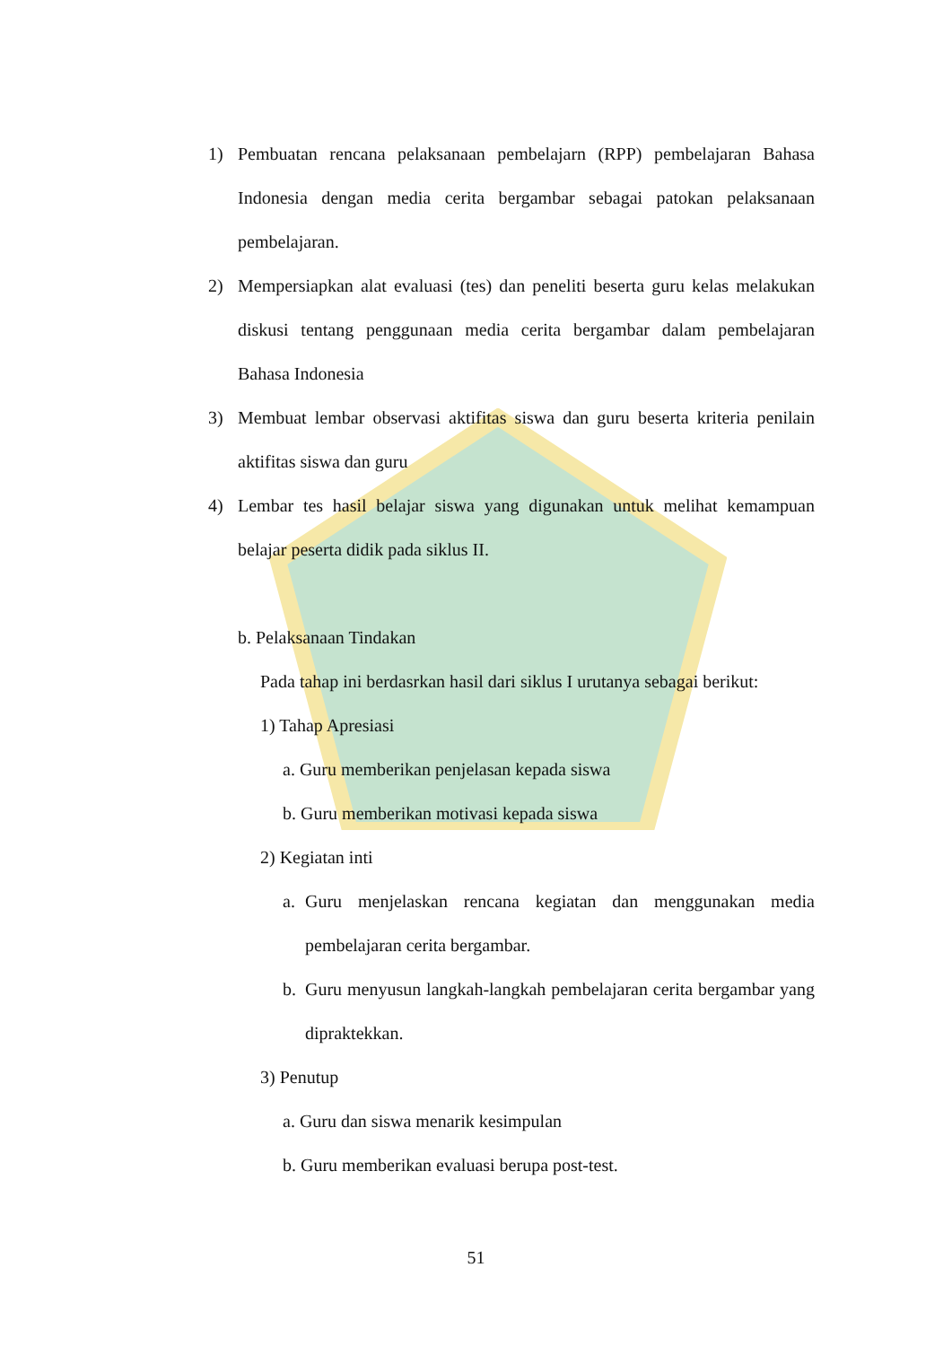1) Pembuatan rencana pelaksanaan pembelajarn (RPP) pembelajaran Bahasa Indonesia dengan media cerita bergambar sebagai patokan pelaksanaan pembelajaran.
2) Mempersiapkan alat evaluasi (tes) dan peneliti beserta guru kelas melakukan diskusi tentang penggunaan media cerita bergambar dalam pembelajaran Bahasa Indonesia
3) Membuat lembar observasi aktifitas siswa dan guru beserta kriteria penilain aktifitas siswa dan guru
4) Lembar tes hasil belajar siswa yang digunakan untuk melihat kemampuan belajar peserta didik pada siklus II.
b. Pelaksanaan Tindakan
Pada tahap ini berdasrkan hasil dari siklus I urutanya sebagai berikut:
1) Tahap Apresiasi
a. Guru memberikan penjelasan kepada siswa
b. Guru memberikan motivasi kepada siswa
2) Kegiatan inti
a. Guru menjelaskan rencana kegiatan dan menggunakan media pembelajaran cerita bergambar.
b. Guru menyusun langkah-langkah pembelajaran cerita bergambar yang dipraktekkan.
3) Penutup
a. Guru dan siswa menarik kesimpulan
b. Guru memberikan evaluasi berupa post-test.
51